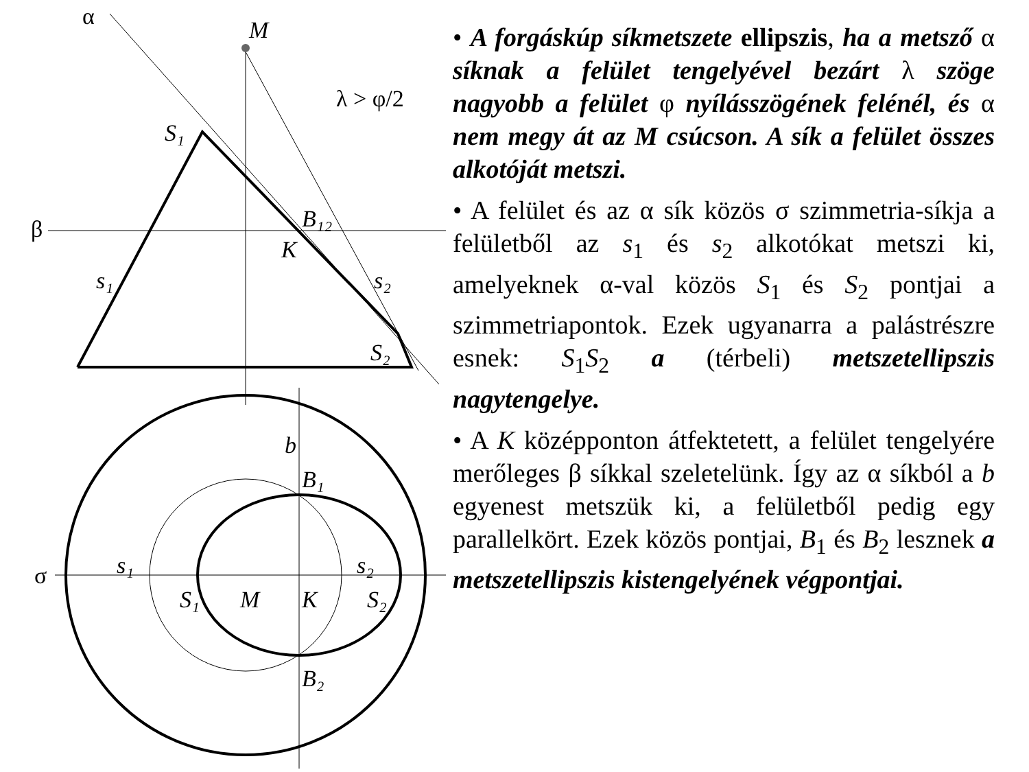α
M
λ > φ/2
S₁
β
B₁₂
K
s₁
s₂
S₂
b
B₁
σ
s₁
s₂
S₁
M
K
S₂
B₂
• A forgáskúp síkmetszete ellipszis, ha a metsző α síknak a felület tengelyével bezárt λ szöge nagyobb a felület φ nyílásszögének felénél, és α nem megy át az M csúcson. A sík a felület összes alkotóját metszi.
• A felület és az α sík közös σ szimmetria-síkja a felületből az s<sub>1</sub> és s<sub>2</sub> alkotókat metszi ki, amelyeknek α-val közös S<sub>1</sub> és S<sub>2</sub> pontjai a szimmetriapontok. Ezek ugyanarra a palástrészre esnek: S<sub>1</sub>S<sub>2</sub> a (térbeli) metszetellipszis nagytengelye.
• A K középponton átfektetett, a felület tengelyére merőleges β síkkal szeletelünk. Így az α síkból a b egyenest metszük ki, a felületből pedig egy parallelkört. Ezek közös pontjai, B<sub>1</sub> és B<sub>2</sub> lesznek a metszetellipszis kistengelyének végpontjai.